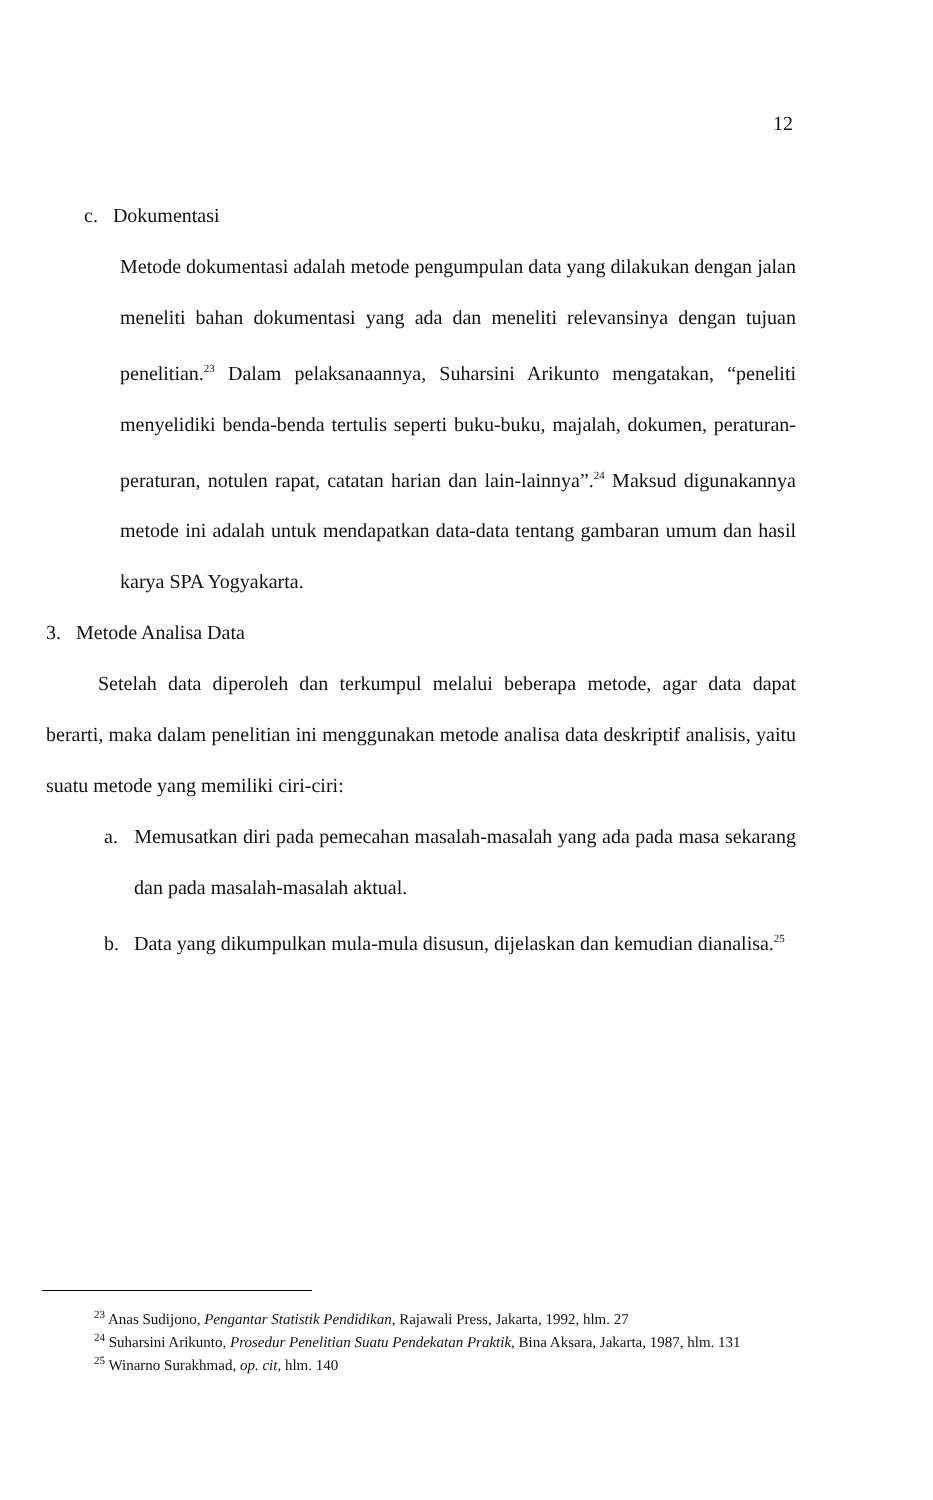12
c. Dokumentasi
Metode dokumentasi adalah metode pengumpulan data yang dilakukan dengan jalan meneliti bahan dokumentasi yang ada dan meneliti relevansinya dengan tujuan penelitian.<sup>23</sup> Dalam pelaksanaannya, Suharsini Arikunto mengatakan, “peneliti menyelidiki benda-benda tertulis seperti buku-buku, majalah, dokumen, peraturan-peraturan, notulen rapat, catatan harian dan lain-lainnya”.<sup>24</sup> Maksud digunakannya metode ini adalah untuk mendapatkan data-data tentang gambaran umum dan hasil karya SPA Yogyakarta.
3. Metode Analisa Data
Setelah data diperoleh dan terkumpul melalui beberapa metode, agar data dapat berarti, maka dalam penelitian ini menggunakan metode analisa data deskriptif analisis, yaitu suatu metode yang memiliki ciri-ciri:
a. Memusatkan diri pada pemecahan masalah-masalah yang ada pada masa sekarang dan pada masalah-masalah aktual.
b. Data yang dikumpulkan mula-mula disusun, dijelaskan dan kemudian dianalisa.<sup>25</sup>
<sup>23</sup> Anas Sudijono, Pengantar Statistik Pendidikan, Rajawali Press, Jakarta, 1992, hlm. 27
<sup>24</sup> Suharsini Arikunto, Prosedur Penelitian Suatu Pendekatan Praktik, Bina Aksara, Jakarta, 1987, hlm. 131
<sup>25</sup> Winarno Surakhmad, op. cit, hlm. 140